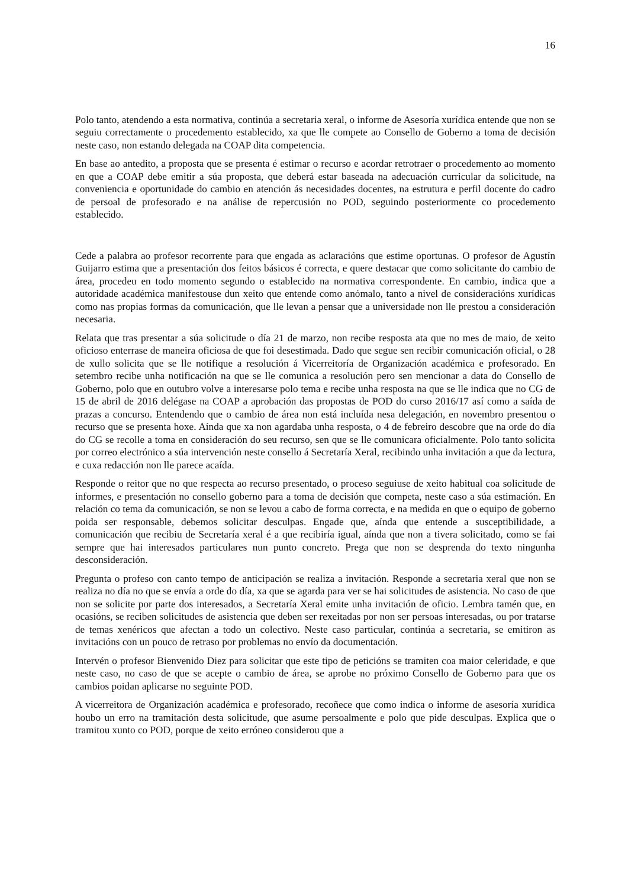16
Polo tanto, atendendo a esta normativa, continúa a secretaria xeral, o informe de Asesoría xurídica entende que non se seguiu correctamente o procedemento establecido, xa que lle compete ao Consello de Goberno a toma de decisión neste caso, non estando delegada na COAP dita competencia.
En base ao antedito, a proposta que se presenta é estimar o recurso e acordar retrotraer o procedemento ao momento en que a COAP debe emitir a súa proposta, que deberá estar baseada na adecuación curricular da solicitude, na conveniencia e oportunidade do cambio en atención ás necesidades docentes, na estrutura e perfil docente do cadro de persoal de profesorado e na análise de repercusión no POD, seguindo posteriormente co procedemento establecido.
Cede a palabra ao profesor recorrente para que engada as aclaracións que estime oportunas. O profesor de Agustín Guijarro estima que a presentación dos feitos básicos é correcta, e quere destacar que como solicitante do cambio de área, procedeu en todo momento segundo o establecido na normativa correspondente. En cambio, indica que a autoridade académica manifestouse dun xeito que entende como anómalo, tanto a nivel de consideracións xurídicas como nas propias formas da comunicación, que lle levan a pensar que a universidade non lle prestou a consideración necesaria.
Relata que tras presentar a súa solicitude o día 21 de marzo, non recibe resposta ata que no mes de maio, de xeito oficioso enterrase de maneira oficiosa de que foi desestimada. Dado que segue sen recibir comunicación oficial, o 28 de xullo solicita que se lle notifique a resolución á Vicerreitoría de Organización académica e profesorado. En setembro recibe unha notificación na que se lle comunica a resolución pero sen mencionar a data do Consello de Goberno, polo que en outubro volve a interesarse polo tema e recibe unha resposta na que se lle indica que no CG de 15 de abril de 2016 delégase na COAP a aprobación das propostas de POD do curso 2016/17 así como a saída de prazas a concurso. Entendendo que o cambio de área non está incluída nesa delegación, en novembro presentou o recurso que se presenta hoxe. Aínda que xa non agardaba unha resposta, o 4 de febreiro descobre que na orde do día do CG se recolle a toma en consideración do seu recurso, sen que se lle comunicara oficialmente. Polo tanto solicita por correo electrónico a súa intervención neste consello á Secretaría Xeral, recibindo unha invitación a que da lectura, e cuxa redacción non lle parece acaída.
Responde o reitor que no que respecta ao recurso presentado, o proceso seguiuse de xeito habitual coa solicitude de informes, e presentación no consello goberno para a toma de decisión que competa, neste caso a súa estimación. En relación co tema da comunicación, se non se levou a cabo de forma correcta, e na medida en que o equipo de goberno poida ser responsable, debemos solicitar desculpas. Engade que, aínda que entende a susceptibilidade, a comunicación que recibiu de Secretaría xeral é a que recibiría igual, aínda que non a tivera solicitado, como se fai sempre que hai interesados particulares nun punto concreto. Prega que non se desprenda do texto ningunha desconsideración.
Pregunta o profeso con canto tempo de anticipación se realiza a invitación. Responde a secretaria xeral que non se realiza no día no que se envía a orde do día, xa que se agarda para ver se hai solicitudes de asistencia. No caso de que non se solicite por parte dos interesados, a Secretaría Xeral emite unha invitación de oficio. Lembra tamén que, en ocasións, se reciben solicitudes de asistencia que deben ser rexeitadas por non ser persoas interesadas, ou por tratarse de temas xenéricos que afectan a todo un colectivo. Neste caso particular, continúa a secretaria, se emitiron as invitacións con un pouco de retraso por problemas no envío da documentación.
Intervén o profesor Bienvenido Diez para solicitar que este tipo de peticións se tramiten coa maior celeridade, e que neste caso, no caso de que se acepte o cambio de área, se aprobe no próximo Consello de Goberno para que os cambios poidan aplicarse no seguinte POD.
A vicerreitora de Organización académica e profesorado, recoñece que como indica o informe de asesoría xurídica houbo un erro na tramitación desta solicitude, que asume persoalmente e polo que pide desculpas. Explica que o tramitou xunto co POD, porque de xeito erróneo considerou que a